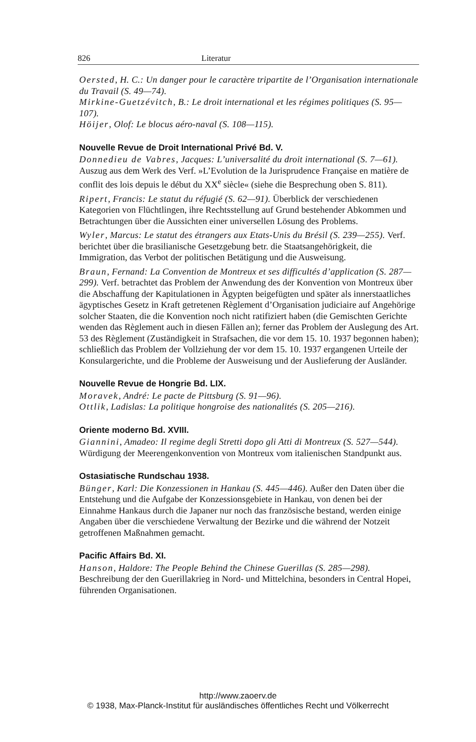826 Literatur
Oersted, H. C.: Un danger pour le caractère tripartite de l’Organisation internationale du Travail (S. 49—74).
Mirkine-Guetzévitch, B.: Le droit international et les régimes politiques (S. 95—107).
Höijer, Olof: Le blocus aéro-naval (S. 108—115).
Nouvelle Revue de Droit International Privé Bd. V.
Donnedieu de Vabres, Jacques: L’universalité du droit international (S. 7—61). Auszug aus dem Werk des Verf. »L’Evolution de la Jurisprudence Française en matière de conflit des lois depuis le début du XX<sup>e</sup> siècle« (siehe die Besprechung oben S. 811).
Ripert, Francis: Le statut du réfugié (S. 62—91). Überblick der verschiedenen Kategorien von Flüchtlingen, ihre Rechtsstellung auf Grund bestehender Abkommen und Betrachtungen über die Aussichten einer universellen Lösung des Problems.
Wyler, Marcus: Le statut des étrangers aux Etats-Unis du Brésil (S. 239—255). Verf. berichtet über die brasilianische Gesetzgebung betr. die Staatsangehörigkeit, die Immigration, das Verbot der politischen Betätigung und die Ausweisung.
Braun, Fernand: La Convention de Montreux et ses difficultés d’application (S. 287—299). Verf. betrachtet das Problem der Anwendung des der Konvention von Montreux über die Abschaffung der Kapitulationen in Ägypten beigefügten und später als innerstaatliches ägyptisches Gesetz in Kraft getretenen Règlement d’Organisation judiciaire auf Angehörige solcher Staaten, die die Konvention noch nicht ratifiziert haben (die Gemischten Gerichte wenden das Règlement auch in diesen Fällen an); ferner das Problem der Auslegung des Art. 53 des Règlement (Zuständigkeit in Strafsachen, die vor dem 15. 10. 1937 begonnen haben); schließlich das Problem der Vollziehung der vor dem 15. 10. 1937 ergangenen Urteile der Konsulargerichte, und die Probleme der Ausweisung und der Auslieferung der Ausländer.
Nouvelle Revue de Hongrie Bd. LIX.
Moravek, André: Le pacte de Pittsburg (S. 91—96).
Ottlik, Ladislas: La politique hongroise des nationalités (S. 205—216).
Oriente moderno Bd. XVIII.
Giannini, Amadeo: Il regime degli Stretti dopo gli Atti di Montreux (S. 527—544). Würdigung der Meerengenkonvention von Montreux vom italienischen Standpunkt aus.
Ostasiatische Rundschau 1938.
Bünger, Karl: Die Konzessionen in Hankau (S. 445—446). Außer den Daten über die Entstehung und die Aufgabe der Konzessionsgebiete in Hankau, von denen bei der Einnahme Hankaus durch die Japaner nur noch das französische bestand, werden einige Angaben über die verschiedene Verwaltung der Bezirke und die während der Notzeit getroffenen Maßnahmen gemacht.
Pacific Affairs Bd. XI.
Hanson, Haldore: The People Behind the Chinese Guerillas (S. 285—298). Beschreibung der den Guerillakrieg in Nord- und Mittelchina, besonders in Central Hopei, führenden Organisationen.
http://www.zaoerv.de
© 1938, Max-Planck-Institut für ausländisches öffentliches Recht und Völkerrecht